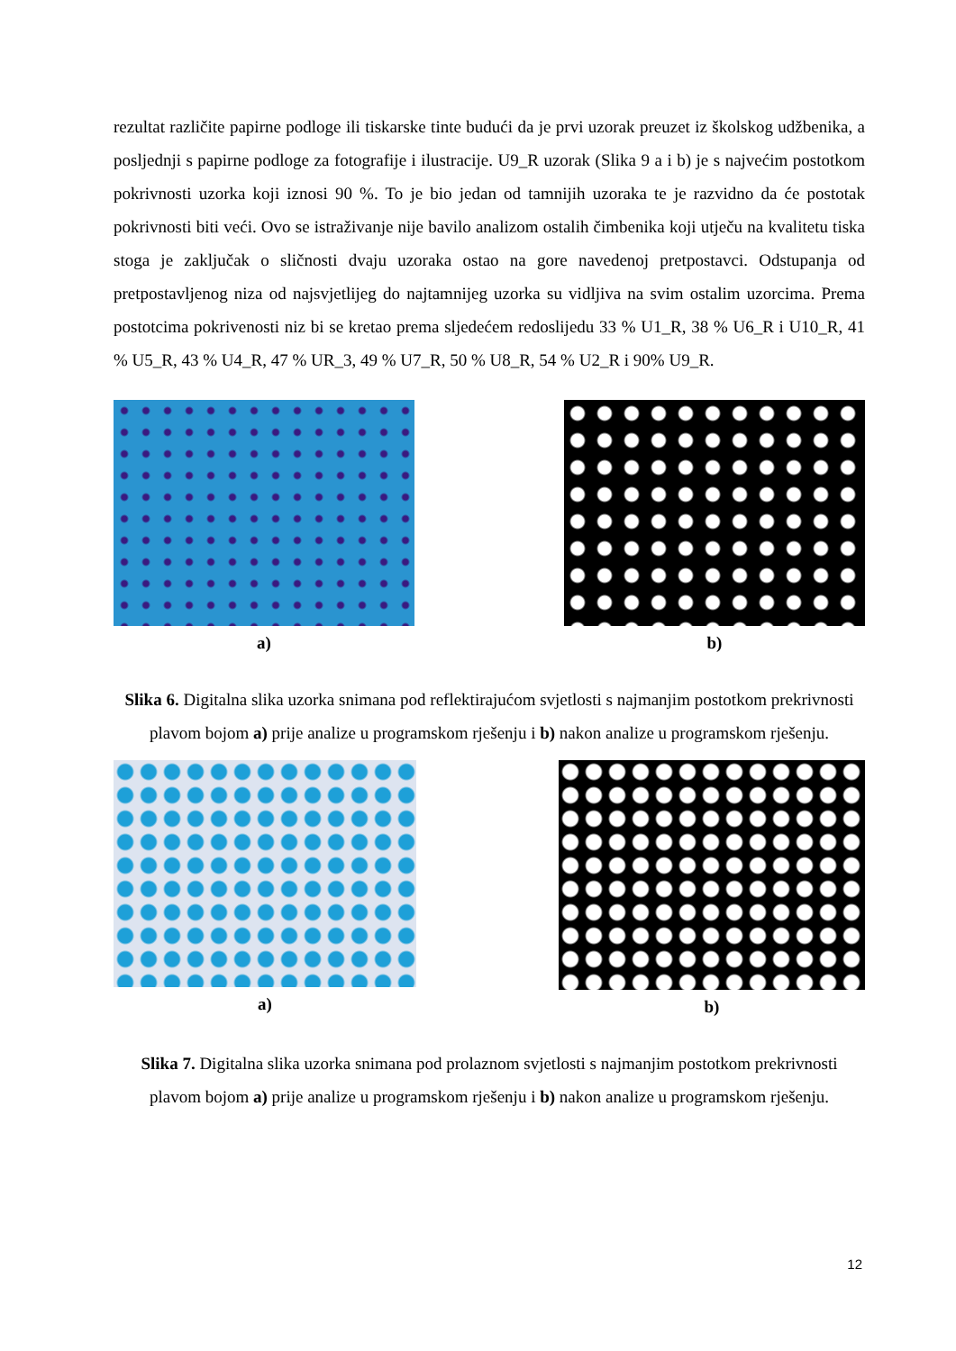rezultat različite papirne podloge ili tiskarske tinte budući da je prvi uzorak preuzet iz školskog udžbenika, a posljednji s papirne podloge za fotografije i ilustracije. U9_R uzorak (Slika 9 a i b) je s najvećim postotkom pokrivnosti uzorka koji iznosi 90 %. To je bio jedan od tamnijih uzoraka te je razvidno da će postotak pokrivnosti biti veći. Ovo se istraživanje nije bavilo analizom ostalih čimbenika koji utječu na kvalitetu tiska stoga je zaključak o sličnosti dvaju uzoraka ostao na gore navedenoj pretpostavci. Odstupanja od pretpostavljenog niza od najsvjetlijeg do najtamnijeg uzorka su vidljiva na svim ostalim uzorcima. Prema postotcima pokrivenosti niz bi se kretao prema sljedećem redoslijedu 33 % U1_R, 38 % U6_R i U10_R, 41 % U5_R, 43 % U4_R, 47 % UR_3, 49 % U7_R, 50 % U8_R, 54 % U2_R i 90% U9_R.
a) b)
Slika 6. Digitalna slika uzorka snimana pod reflektirajućom svjetlosti s najmanjim postotkom prekrivnosti plavom bojom a) prije analize u programskom rješenju i b) nakon analize u programskom rješenju.
a) b)
Slika 7. Digitalna slika uzorka snimana pod prolaznom svjetlosti s najmanjim postotkom prekrivnosti plavom bojom a) prije analize u programskom rješenju i b) nakon analize u programskom rješenju.
12